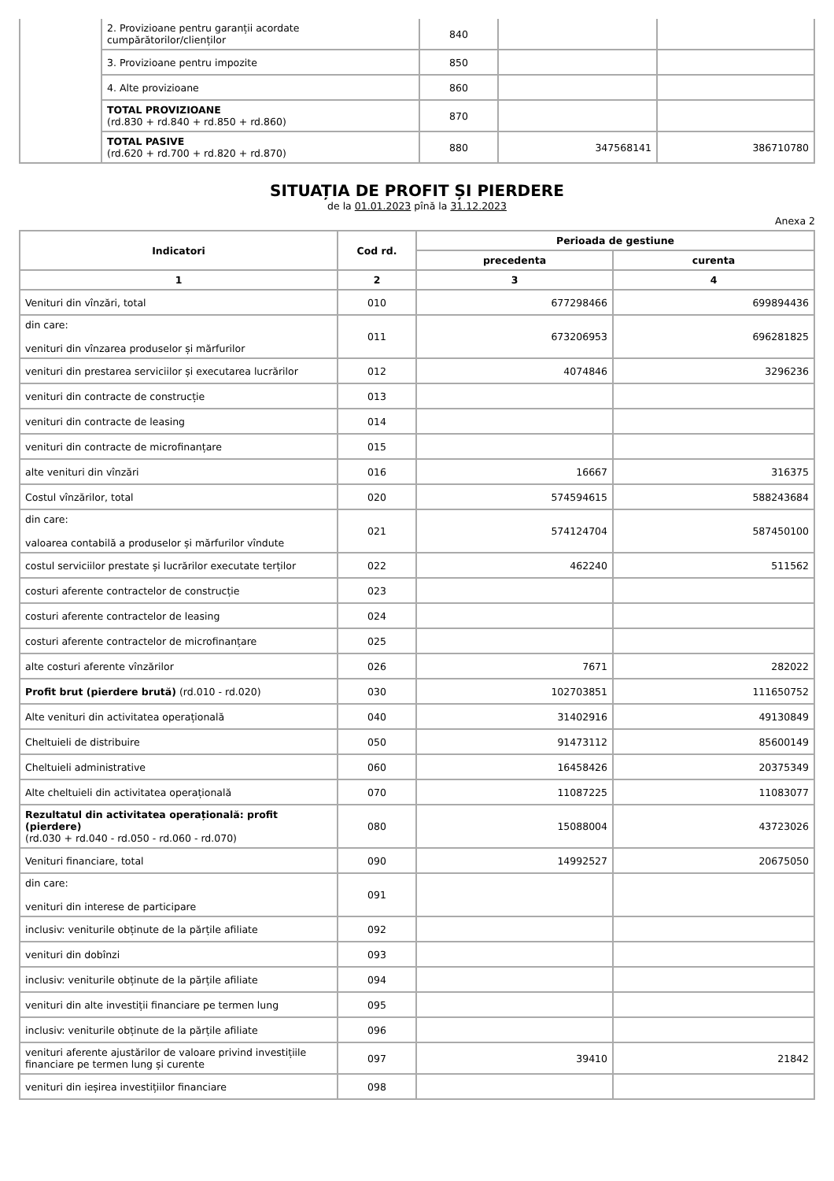| | 2. Provizioane pentru garanții acordate cumpărătorilor/clienților | 840 | | |
| | 3. Provizioane pentru impozite | 850 | | |
| | 4. Alte provizioane | 860 | | |
| | TOTAL PROVIZIOANE (rd.830 + rd.840 + rd.850 + rd.860) | 870 | | |
| | TOTAL PASIVE (rd.620 + rd.700 + rd.820 + rd.870) | 880 | 347568141 | 386710780 |
SITUAȚIA DE PROFIT ȘI PIERDERE
de la 01.01.2023 pînă la 31.12.2023
Anexa 2
| Indicatori | Cod rd. | Perioada de gestiune | |
| --- | --- | --- | --- |
| | | precedenta | curenta |
| 1 | 2 | 3 | 4 |
| Venituri din vînzări, total | 010 | 677298466 | 699894436 |
| din care: venituri din vînzarea produselor și mărfurilor | 011 | 673206953 | 696281825 |
| venituri din prestarea serviciilor și executarea lucrărilor | 012 | 4074846 | 3296236 |
| venituri din contracte de construcție | 013 | | |
| venituri din contracte de leasing | 014 | | |
| venituri din contracte de microfinanțare | 015 | | |
| alte venituri din vînzări | 016 | 16667 | 316375 |
| Costul vînzărilor, total | 020 | 574594615 | 588243684 |
| din care: valoarea contabilă a produselor și mărfurilor vîndute | 021 | 574124704 | 587450100 |
| costul serviciilor prestate și lucrărilor executate terților | 022 | 462240 | 511562 |
| costuri aferente contractelor de construcție | 023 | | |
| costuri aferente contractelor de leasing | 024 | | |
| costuri aferente contractelor de microfinanțare | 025 | | |
| alte costuri aferente vînzărilor | 026 | 7671 | 282022 |
| Profit brut (pierdere brută) (rd.010 - rd.020) | 030 | 102703851 | 111650752 |
| Alte venituri din activitatea operațională | 040 | 31402916 | 49130849 |
| Cheltuieli de distribuire | 050 | 91473112 | 85600149 |
| Cheltuieli administrative | 060 | 16458426 | 20375349 |
| Alte cheltuieli din activitatea operațională | 070 | 11087225 | 11083077 |
| Rezultatul din activitatea operațională: profit (pierdere) (rd.030 + rd.040 - rd.050 - rd.060 - rd.070) | 080 | 15088004 | 43723026 |
| Venituri financiare, total | 090 | 14992527 | 20675050 |
| din care: venituri din interese de participare | 091 | | |
| inclusiv: veniturile obținute de la părțile afiliate | 092 | | |
| venituri din dobînzi | 093 | | |
| inclusiv: veniturile obținute de la părțile afiliate | 094 | | |
| venituri din alte investiții financiare pe termen lung | 095 | | |
| inclusiv: veniturile obținute de la părțile afiliate | 096 | | |
| venituri aferente ajustărilor de valoare privind investițiile financiare pe termen lung și curente | 097 | 39410 | 21842 |
| venituri din ieșirea investițiilor financiare | 098 | | |